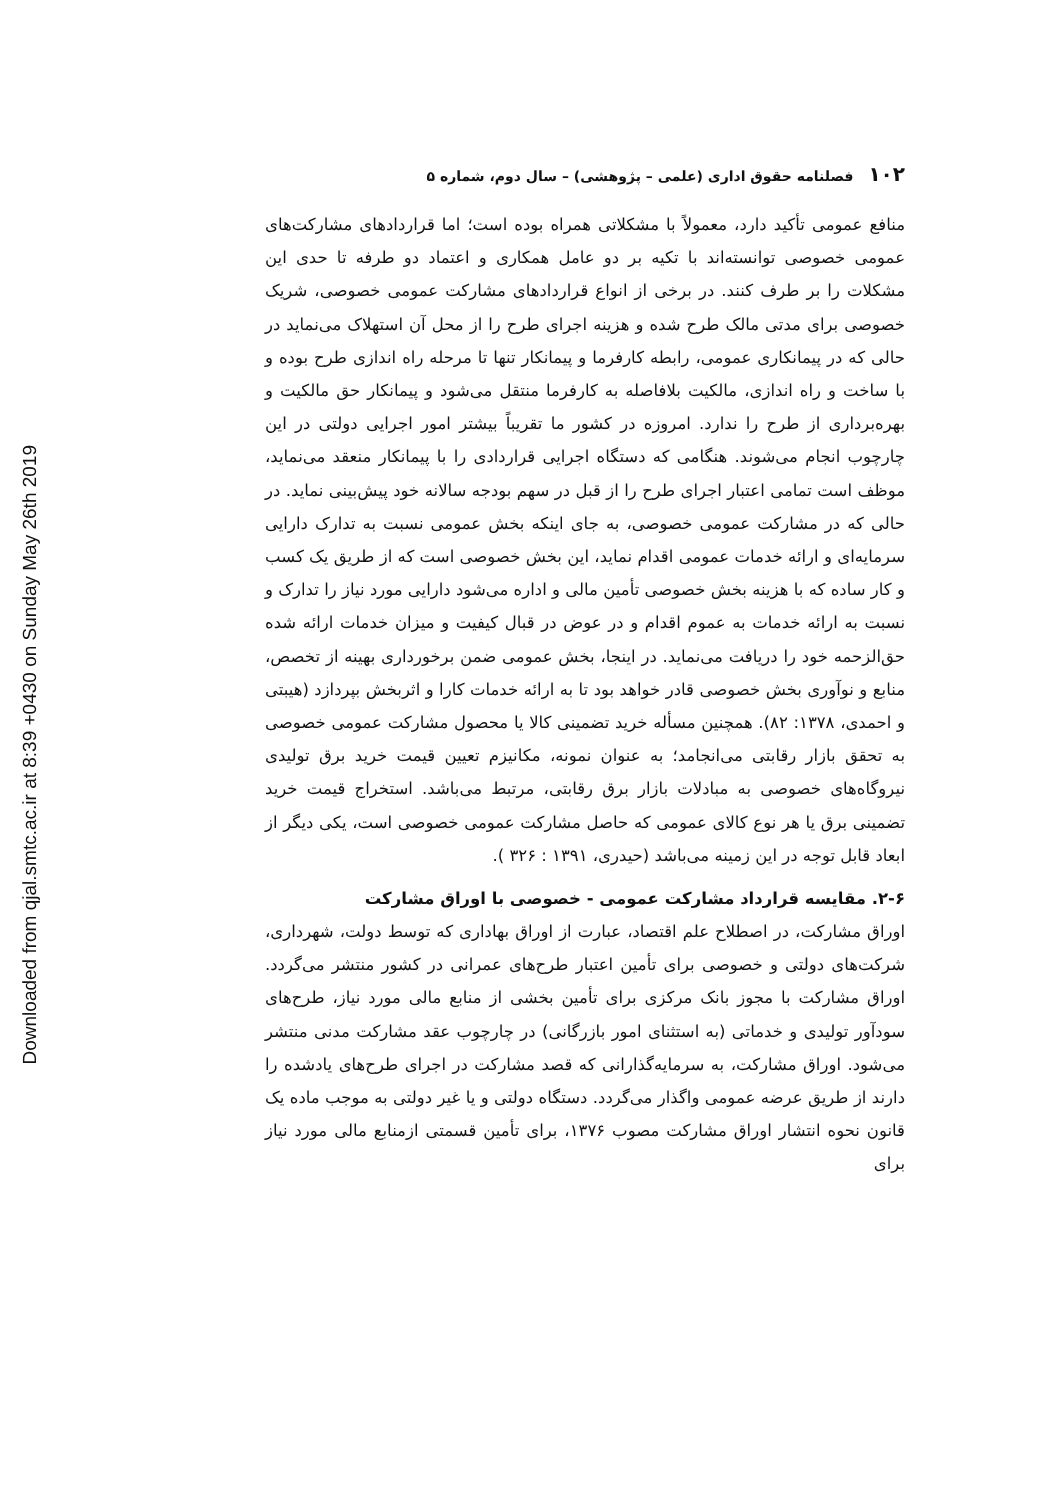Downloaded from qjal.smtc.ac.ir at 8:39 +0430 on Sunday May 26th 2019
۱۰۲ فصلنامه حقوق اداری (علمی – پژوهشی) – سال دوم، شماره ۵
منافع عمومی تأکید دارد، معمولاً با مشکلاتی همراه بوده است؛ اما قراردادهای مشارکت‌های عمومی خصوصی توانسته‌اند با تکیه بر دو عامل همکاری و اعتماد دو طرفه تا حدی این مشکلات را بر طرف کنند. در برخی از انواع قراردادهای مشارکت عمومی خصوصی، شریک خصوصی برای مدتی مالک طرح شده و هزینه اجرای طرح را از محل آن استهلاک می‌نماید در حالی که در پیمانکاری عمومی، رابطه کارفرما و پیمانکار تنها تا مرحله راه اندازی طرح بوده و با ساخت و راه اندازی، مالکیت بلافاصله به کارفرما منتقل می‌شود و پیمانکار حق مالکیت و بهره‌برداری از طرح را ندارد. امروزه در کشور ما تقریباً بیشتر امور اجرایی دولتی در این چارچوب انجام می‌شوند. هنگامی که دستگاه اجرایی قراردادی را با پیمانکار منعقد می‌نماید، موظف است تمامی اعتبار اجرای طرح را از قبل در سهم بودجه سالانه خود پیش‌بینی نماید. در حالی که در مشارکت عمومی خصوصی، به جای اینکه بخش عمومی نسبت به تدارک دارایی سرمایه‌ای و ارائه خدمات عمومی اقدام نماید، این بخش خصوصی است که از طریق یک کسب و کار ساده که با هزینه بخش خصوصی تأمین مالی و اداره می‌شود دارایی مورد نیاز را تدارک و نسبت به ارائه خدمات به عموم اقدام و در عوض در قبال کیفیت و میزان خدمات ارائه شده حق‌الزحمه خود را دریافت می‌نماید. در اینجا، بخش عمومی ضمن برخورداری بهینه از تخصص، منابع و نوآوری بخش خصوصی قادر خواهد بود تا به ارائه خدمات کارا و اثربخش بپردازد (هیبتی و احمدی، ۱۳۷۸: ۸۲). همچنین مسأله خرید تضمینی کالا یا محصول مشارکت عمومی خصوصی به تحقق بازار رقابتی می‌انجامد؛ به عنوان نمونه، مکانیزم تعیین قیمت خرید برق تولیدی نیروگاه‌های خصوصی به مبادلات بازار برق رقابتی، مرتبط می‌باشد. استخراج قیمت خرید تضمینی برق یا هر نوع کالای عمومی که حاصل مشارکت عمومی خصوصی است، یکی دیگر از ابعاد قابل توجه در این زمینه می‌باشد (حیدری، ۱۳۹۱ : ۳۲۶ ).
۲-۶. مقایسه قرارداد مشارکت عمومی - خصوصی با اوراق مشارکت
اوراق مشارکت، در اصطلاح علم اقتصاد، عبارت از اوراق بهاداری که توسط دولت، شهرداری، شرکت‌های دولتی و خصوصی برای تأمین اعتبار طرح‌های عمرانی در کشور منتشر می‌گردد. اوراق مشارکت با مجوز بانک مرکزی برای تأمین بخشی از منابع مالی مورد نیاز، طرح‌های سودآور تولیدی و خدماتی (به استثنای امور بازرگانی) در چارچوب عقد مشارکت مدنی منتشر می‌شود. اوراق مشارکت، به سرمایه‌گذارانی که قصد مشارکت در اجرای طرح‌های یادشده را دارند از طریق عرضه عمومی واگذار می‌گردد. دستگاه دولتی و یا غیر دولتی به موجب ماده یک قانون نحوه انتشار اوراق مشارکت مصوب ۱۳۷۶، برای تأمین قسمتی ازمنابع مالی مورد نیاز برای